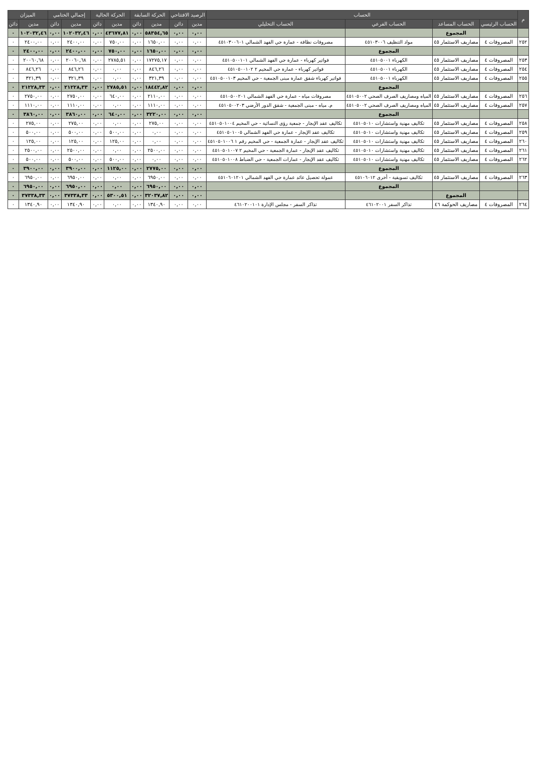| م | الحساب | | | | الرصيد الافتتاحي | | الحركة السابقة | | الحركة الحالية | | إجمالي الختامي | | الميزان | |
| --- | --- | --- | --- | --- | --- | --- | --- | --- | --- | --- | --- | --- | --- | --- |
| | الحساب الرئيسي | الحساب المساعد | الحساب الفرعي | الحساب التحليلي | مدين | دائن | مدين | دائن | مدين | دائن | مدين | دائن | مدين | دائن |
| | | المجموع | | | ٠,٠٠ | ٠,٠٠ | ٥٨٣٥٤,٦٥ | ٠,٠٠ | ٤٣٦٧٧,٨١ | ٠,٠٠ | ١٠٢٠٣٢,٤٦ | ٠,٠٠ | ١٠٢٠٣٢,٤٦ | ٠ |
| ٢٥٢ | المصروفات ٤ | مصاريف الاستثمار ٤٥ | مواد التنظيف ٤٥١٠٣٠٠٦ | مصروفات نظافة - عمارة حي الفهد الشمالي ٤٥١٠٣٠٠٦٠١ | ٠,٠٠ | ٠,٠٠ | ١٦٥٠,٠٠ | ٠,٠٠ | ٧٥٠,٠٠ | ٠,٠٠ | ٢٤٠٠,٠٠ | ٠,٠٠ | ٢٤٠٠,٠٠ | ٠ |
| | | | المجموع | | ٠,٠٠ | ٠,٠٠ | ١٦٥٠,٠٠ | ٠,٠٠ | ٧٥٠,٠٠ | ٠,٠٠ | ٢٤٠٠,٠٠ | ٠,٠٠ | ٢٤٠٠,٠٠ | ٠ |
| ٢٥٣ | المصروفات ٤ | مصاريف الاستثمار ٤٥ | الكهرباء ٤٥١٠٥٠٠١ | فواتير كهرباء - عمارة حي الفهد الشمالي ٤٥١٠٥٠٠١٠١ | ٠,٠٠ | ٠,٠٠ | ١٧٢٧٥,١٧ | ٠,٠٠ | ٢٧٨٥,٥١ | ٠,٠٠ | ٢٠٠٦٠,٦٨ | ٠,٠٠ | ٢٠٠٦٠,٦٨ | ٠ |
| ٢٥٤ | المصروفات ٤ | مصاريف الاستثمار ٤٥ | الكهرباء ٤٥١٠٥٠٠١ | فواتير كهرباء - عمارة حي المخيم ٢ ٤٥١٠٥٠٠١٠٢ | ٠,٠٠ | ٠,٠٠ | ٨٤٦,٢٦ | ٠,٠٠ | ٠,٠٠ | ٠,٠٠ | ٨٤٦,٢٦ | ٠,٠٠ | ٨٤٦,٢٦ | ٠ |
| ٢٥٥ | المصروفات ٤ | مصاريف الاستثمار ٤٥ | الكهرباء ٤٥١٠٥٠٠١ | فواتير كهرباء شقق عمارة مبنى الجمعية - حي المخيم ٤٥١٠٥٠٠١٠٣ | ٠,٠٠ | ٠,٠٠ | ٣٢١,٣٩ | ٠,٠٠ | ٠,٠٠ | ٠,٠٠ | ٣٢١,٣٩ | ٠,٠٠ | ٣٢١,٣٩ | ٠ |
| | | | المجموع | | ٠,٠٠ | ٠,٠٠ | ١٨٤٤٢,٨٢ | ٠,٠٠ | ٢٧٨٥,٥١ | ٠,٠٠ | ٢١٢٢٨,٣٣ | ٠,٠٠ | ٢١٢٢٨,٣٣ | ٠ |
| ٢٥٦ | المصروفات ٤ | مصاريف الاستثمار ٤٥ | المياه ومصاريف الصرف الصحي ٤٥١٠٥٠٠٢ | مصروفات مياه - عمارة حي الفهد الشمالي ٤٥١٠٥٠٠٢٠١ | ٠,٠٠ | ٠,٠٠ | ٢١١٠,٠٠ | ٠,٠٠ | ٦٤٠,٠٠ | ٠,٠٠ | ٢٧٥٠,٠٠ | ٠,٠٠ | ٢٧٥٠,٠٠ | ٠ |
| ٢٥٧ | المصروفات ٤ | مصاريف الاستثمار ٤٥ | المياه ومصاريف الصرف الصحي ٤٥١٠٥٠٠٢ | م. مياه - مبنى الجمعية - شقق الدور الأرضي ٤٥١٠٥٠٠٢٠٣ | ٠,٠٠ | ٠,٠٠ | ١١١٠,٠٠ | ٠,٠٠ | ٠,٠٠ | ٠,٠٠ | ١١١٠,٠٠ | ٠,٠٠ | ١١١٠,٠٠ | ٠ |
| | | | المجموع | | ٠,٠٠ | ٠,٠٠ | ٣٢٢٠,٠٠ | ٠,٠٠ | ٦٤٠,٠٠ | ٠,٠٠ | ٣٨٦٠,٠٠ | ٠,٠٠ | ٣٨٦٠,٠٠ | ٠ |
| ٢٥٨ | المصروفات ٤ | مصاريف الاستثمار ٤٥ | تكاليف مهنية واستشارات ٤٥١٠٥٠١٠ | تكاليف عقد الإيجار - جمعية رؤى النسائية - حي المخيم ٤٥١٠٥٠١٠٠٤ | ٠,٠٠ | ٠,٠٠ | ٢٧٥,٠٠ | ٠,٠٠ | ٠,٠٠ | ٠,٠٠ | ٢٧٥,٠٠ | ٠,٠٠ | ٢٧٥,٠٠ | ٠ |
| ٢٥٩ | المصروفات ٤ | مصاريف الاستثمار ٤٥ | تكاليف مهنية واستشارات ٤٥١٠٥٠١٠ | تكاليف عقد الإيجار - عمارة حي الفهد الشمالي ٤٥١٠٥٠١٠٠٥ | ٠,٠٠ | ٠,٠٠ | ٠,٠٠ | ٠,٠٠ | ٥٠٠,٠٠ | ٠,٠٠ | ٥٠٠,٠٠ | ٠,٠٠ | ٥٠٠,٠٠ | ٠ |
| ٢٦٠ | المصروفات ٤ | مصاريف الاستثمار ٤٥ | تكاليف مهنية واستشارات ٤٥١٠٥٠١٠ | تكاليف عقد الإيجار - عمارة الجمعية - حي المخيم رقم ١ ٤٥١٠٥٠١٠٠٦ | ٠,٠٠ | ٠,٠٠ | ٠,٠٠ | ٠,٠٠ | ١٢٥,٠٠ | ٠,٠٠ | ١٢٥,٠٠ | ٠,٠٠ | ١٢٥,٠٠ | ٠ |
| ٢٦١ | المصروفات ٤ | مصاريف الاستثمار ٤٥ | تكاليف مهنية واستشارات ٤٥١٠٥٠١٠ | تكاليف عقد الإيجار - عمارة الجمعية - حي المخيم ٢ ٤٥١٠٥٠١٠٠٧ | ٠,٠٠ | ٠,٠٠ | ٢٥٠٠,٠٠ | ٠,٠٠ | ٠,٠٠ | ٠,٠٠ | ٢٥٠٠,٠٠ | ٠,٠٠ | ٢٥٠٠,٠٠ | ٠ |
| ٢٦٢ | المصروفات ٤ | مصاريف الاستثمار ٤٥ | تكاليف مهنية واستشارات ٤٥١٠٥٠١٠ | تكاليف عقد الإيجار - عمارات الجمعية - حي الضباط ٤٥١٠٥٠١٠٠٨ | ٠,٠٠ | ٠,٠٠ | ٠,٠٠ | ٠,٠٠ | ٥٠٠,٠٠ | ٠,٠٠ | ٥٠٠,٠٠ | ٠,٠٠ | ٥٠٠,٠٠ | ٠ |
| | | | المجموع | | ٠,٠٠ | ٠,٠٠ | ٢٧٧٥,٠٠ | ٠,٠٠ | ١١٢٥,٠٠ | ٠,٠٠ | ٣٩٠٠,٠٠ | ٠,٠٠ | ٣٩٠٠,٠٠ | ٠ |
| ٢٦٣ | المصروفات ٤ | مصاريف الاستثمار ٤٥ | تكاليف تسويقية - أخرى ٤٥١٠٦٠١٢ | عمولة تحصيل عائد عمارة حي الفهد الشمالي ٤٥١٠٦٠١٢٠١ | ٠,٠٠ | ٠,٠٠ | ٦٩٥٠,٠٠ | ٠,٠٠ | ٠,٠٠ | ٠,٠٠ | ٦٩٥٠,٠٠ | ٠,٠٠ | ٦٩٥٠,٠٠ | ٠ |
| | | | المجموع | | ٠,٠٠ | ٠,٠٠ | ٦٩٥٠,٠٠ | ٠,٠٠ | ٠,٠٠ | ٠,٠٠ | ٦٩٥٠,٠٠ | ٠,٠٠ | ٦٩٥٠,٠٠ | ٠ |
| | | المجموع | | | ٠,٠٠ | ٠,٠٠ | ٣٢٠٣٧,٨٢ | ٠,٠٠ | ٥٣٠٠,٥١ | ٠,٠٠ | ٣٧٣٣٨,٣٣ | ٠,٠٠ | ٣٧٣٣٨,٣٣ | ٠ |
| ٢٦٤ | المصروفات ٤ | مصاريف الحوكمة ٤٦ | تذاكر السفر ٤٦١٠٢٠٠١ | تذاكر السفر - مجلس الإدارة ٤٦١٠٢٠٠١٠١ | ٠,٠٠ | ٠,٠٠ | ١٣٤٠,٩٠ | ٠,٠٠ | ٠,٠٠ | ٠,٠٠ | ١٣٤٠,٩٠ | ٠,٠٠ | ١٣٤٠,٩٠ | ٠ |